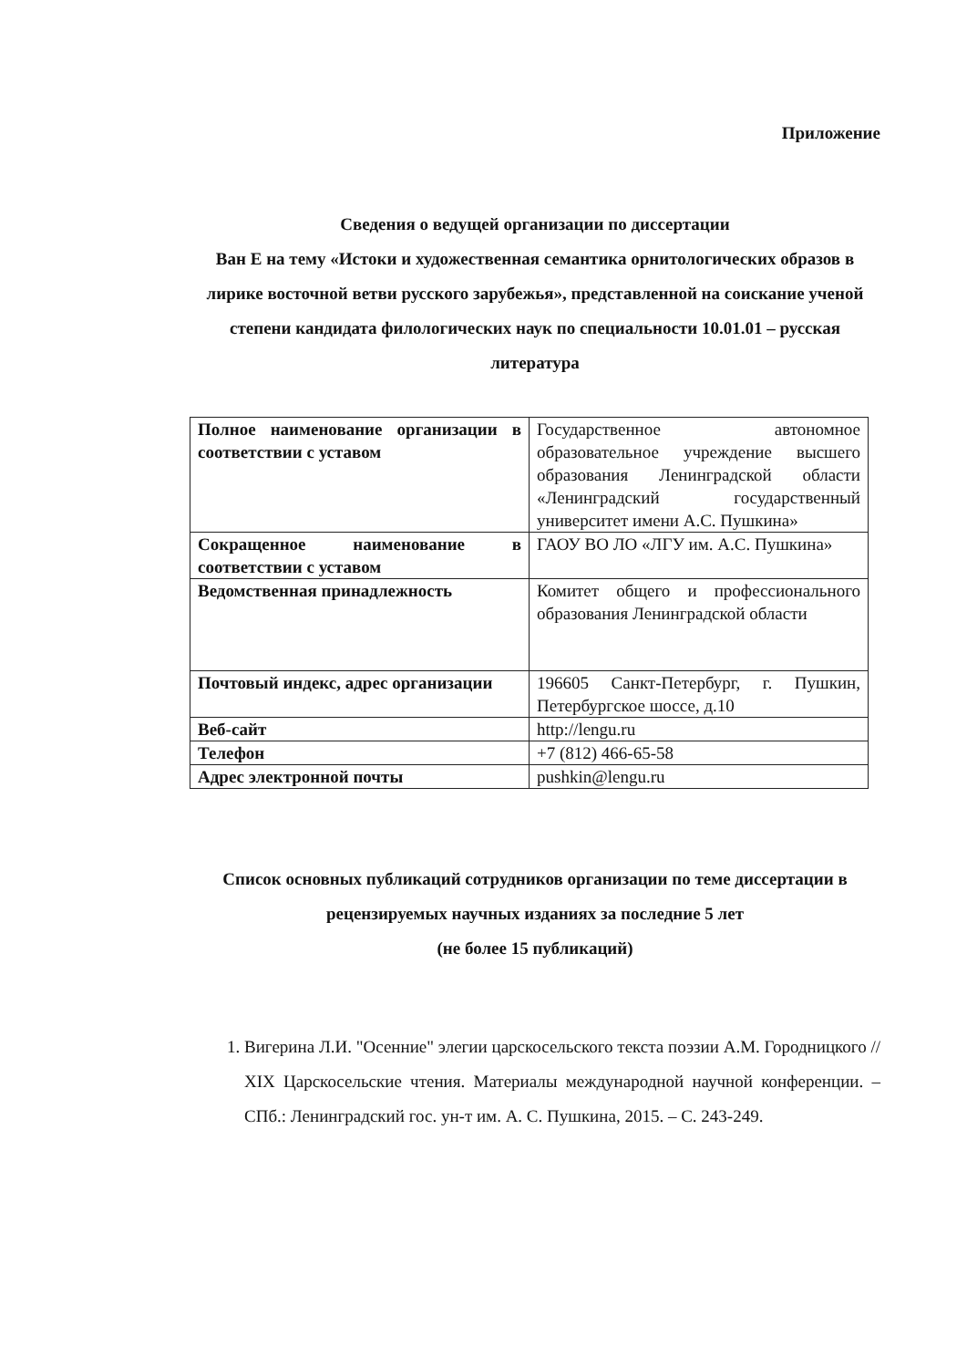Приложение
Сведения о ведущей организации по диссертации
Ван Е на тему «Истоки и художественная семантика орнитологических образов в лирике восточной ветви русского зарубежья», представленной на соискание ученой степени кандидата филологических наук по специальности 10.01.01 – русская литература
| Полное наименование организации в соответствии с уставом | Государственное автономное образовательное учреждение высшего образования Ленинградской области «Ленинградский государственный университет имени А.С. Пушкина» |
| Сокращенное наименование в соответствии с уставом | ГАОУ ВО ЛО «ЛГУ им. А.С. Пушкина» |
| Ведомственная принадлежность | Комитет общего и профессионального образования Ленинградской области |
| Почтовый индекс, адрес организации | 196605 Санкт-Петербург, г. Пушкин, Петербургское шоссе, д.10 |
| Веб-сайт | http://lengu.ru |
| Телефон | +7 (812) 466-65-58 |
| Адрес электронной почты | pushkin@lengu.ru |
Список основных публикаций сотрудников организации по теме диссертации в рецензируемых научных изданиях за последние 5 лет
(не более 15 публикаций)
1. Вигерина Л.И. "Осенние" элегии царскосельского текста поэзии А.М. Городницкого // XIX Царскосельские чтения. Материалы международной научной конференции. – СПб.: Ленинградский гос. ун-т им. А. С. Пушкина, 2015. – С. 243-249.